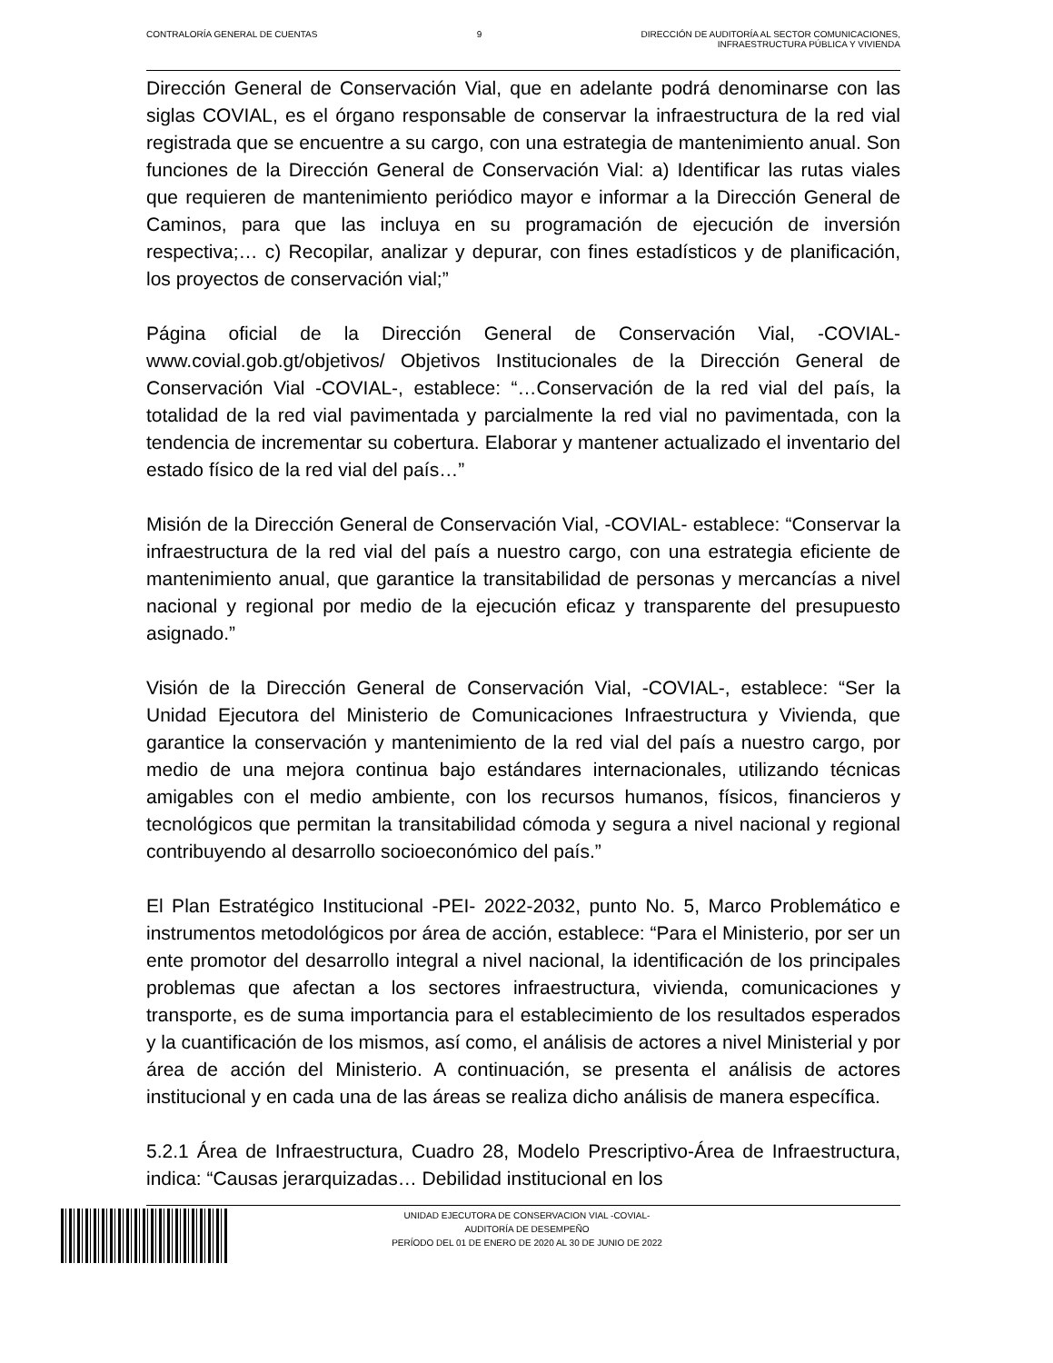CONTRALORÍA GENERAL DE CUENTAS 9 DIRECCIÓN DE AUDITORÍA AL SECTOR COMUNICACIONES,
INFRAESTRUCTURA PÚBLICA Y VIVIENDA
Dirección General de Conservación Vial, que en adelante podrá denominarse con las siglas COVIAL, es el órgano responsable de conservar la infraestructura de la red vial registrada que se encuentre a su cargo, con una estrategia de mantenimiento anual. Son funciones de la Dirección General de Conservación Vial: a) Identificar las rutas viales que requieren de mantenimiento periódico mayor e informar a la Dirección General de Caminos, para que las incluya en su programación de ejecución de inversión respectiva;… c) Recopilar, analizar y depurar, con fines estadísticos y de planificación, los proyectos de conservación vial;”
Página oficial de la Dirección General de Conservación Vial, -COVIAL- www.covial.gob.gt/objetivos/ Objetivos Institucionales de la Dirección General de Conservación Vial -COVIAL-, establece: “…Conservación de la red vial del país, la totalidad de la red vial pavimentada y parcialmente la red vial no pavimentada, con la tendencia de incrementar su cobertura. Elaborar y mantener actualizado el inventario del estado físico de la red vial del país…”
Misión de la Dirección General de Conservación Vial, -COVIAL- establece: “Conservar la infraestructura de la red vial del país a nuestro cargo, con una estrategia eficiente de mantenimiento anual, que garantice la transitabilidad de personas y mercancías a nivel nacional y regional por medio de la ejecución eficaz y transparente del presupuesto asignado.”
Visión de la Dirección General de Conservación Vial, -COVIAL-, establece: “Ser la Unidad Ejecutora del Ministerio de Comunicaciones Infraestructura y Vivienda, que garantice la conservación y mantenimiento de la red vial del país a nuestro cargo, por medio de una mejora continua bajo estándares internacionales, utilizando técnicas amigables con el medio ambiente, con los recursos humanos, físicos, financieros y tecnológicos que permitan la transitabilidad cómoda y segura a nivel nacional y regional contribuyendo al desarrollo socioeconómico del país.”
El Plan Estratégico Institucional -PEI- 2022-2032, punto No. 5, Marco Problemático e instrumentos metodológicos por área de acción, establece: “Para el Ministerio, por ser un ente promotor del desarrollo integral a nivel nacional, la identificación de los principales problemas que afectan a los sectores infraestructura, vivienda, comunicaciones y transporte, es de suma importancia para el establecimiento de los resultados esperados y la cuantificación de los mismos, así como, el análisis de actores a nivel Ministerial y por área de acción del Ministerio. A continuación, se presenta el análisis de actores institucional y en cada una de las áreas se realiza dicho análisis de manera específica.
5.2.1 Área de Infraestructura, Cuadro 28, Modelo Prescriptivo-Área de Infraestructura, indica: “Causas jerarquizadas… Debilidad institucional en los
UNIDAD EJECUTORA DE CONSERVACION VIAL -COVIAL-
AUDITORÍA DE DESEMPEÑO
PERÍODO DEL 01 DE ENERO DE 2020 AL 30 DE JUNIO DE 2022